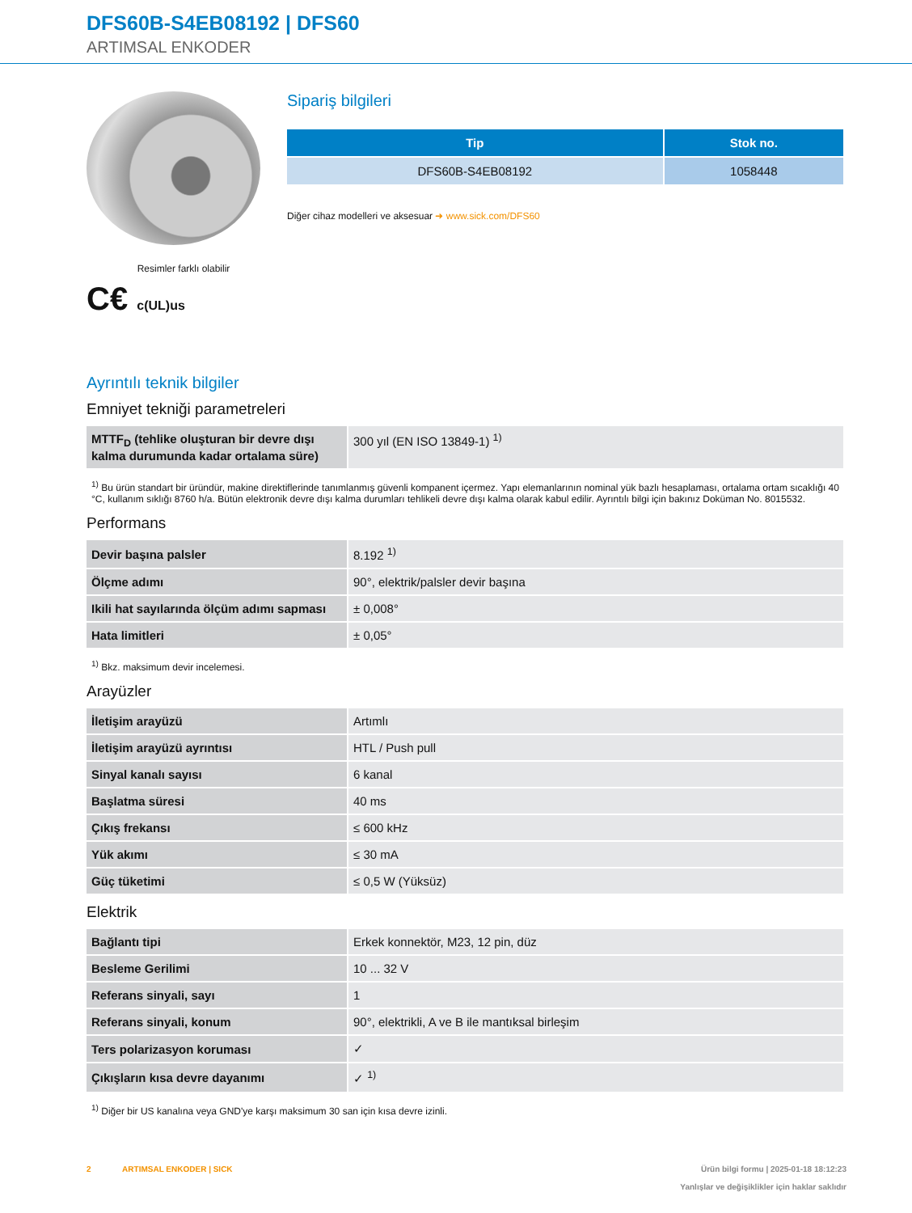DFS60B-S4EB08192 | DFS60
ARTIMSAL ENKODER
Resimler farklı olabilir
C€ c(UL)us
Sipariş bilgileri
| Tip | Stok no. |
| --- | --- |
| DFS60B-S4EB08192 | 1058448 |
Diğer cihaz modelleri ve aksesuar ➜ www.sick.com/DFS60
Ayrıntılı teknik bilgiler
Emniyet tekniği parametreleri
| MTTF<sub>D</sub> (tehlike oluşturan bir devre dışı kalma durumunda kadar ortalama süre) | 300 yıl (EN ISO 13849-1) <sup>1)</sup> |
<sup>1)</sup> Bu ürün standart bir üründür, makine direktiflerinde tanımlanmış güvenli kompanent içermez. Yapı elemanlarının nominal yük bazlı hesaplaması, ortalama ortam sıcaklığı 40 °C, kullanım sıklığı 8760 h/a. Bütün elektronik devre dışı kalma durumları tehlikeli devre dışı kalma olarak kabul edilir. Ayrıntılı bilgi için bakınız Doküman No. 8015532.
Performans
| Devir başına palsler | 8.192 <sup>1)</sup> |
| Ölçme adımı | 90°, elektrik/palsler devir başına |
| Ikili hat sayılarında ölçüm adımı sapması | ± 0,008° |
| Hata limitleri | ± 0,05° |
<sup>1)</sup> Bkz. maksimum devir incelemesi.
Arayüzler
| İletişim arayüzü | Artımlı |
| İletişim arayüzü ayrıntısı | HTL / Push pull |
| Sinyal kanalı sayısı | 6 kanal |
| Başlatma süresi | 40 ms |
| Çıkış frekansı | ≤ 600 kHz |
| Yük akımı | ≤ 30 mA |
| Güç tüketimi | ≤ 0,5 W (Yüksüz) |
Elektrik
| Bağlantı tipi | Erkek konnektör, M23, 12 pin, düz |
| Besleme Gerilimi | 10 ... 32 V |
| Referans sinyali, sayı | 1 |
| Referans sinyali, konum | 90°, elektrikli, A ve B ile mantıksal birleşim |
| Ters polarizasyon koruması | ✓ |
| Çıkışların kısa devre dayanımı | ✓ <sup>1)</sup> |
<sup>1)</sup> Diğer bir US kanalına veya GND'ye karşı maksimum 30 san için kısa devre izinli.
2 ARTIMSAL ENKODER | SICK Ürün bilgi formu | 2025-01-18 18:12:23
Yanlışlar ve değişiklikler için haklar saklıdır